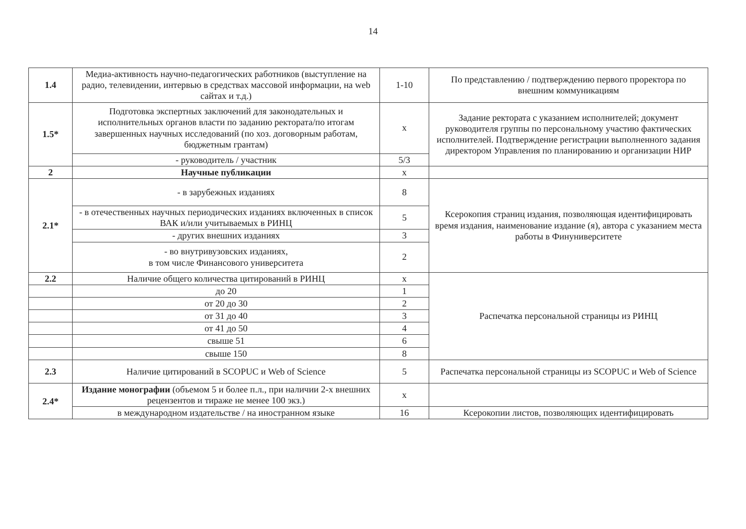14
| 1.4 | Медиа-активность научно-педагогических работников (выступление на радио, телевидении, интервью в средствах массовой информации, на web сайтах и т.д.) | 1-10 | По представлению / подтверждению первого проректора по внешним коммуникациям |
| 1.5* | Подготовка экспертных заключений для законодательных и исполнительных органов власти по заданию ректората/по итогам завершенных научных исследований (по хоз. договорным работам, бюджетным грантам) | х | Задание ректората с указанием исполнителей; документ руководителя группы по персональному участию фактических исполнителей. Подтверждение регистрации выполненного задания директором Управления по планированию и организации НИР |
| | - руководитель / участник | 5/3 | |
| 2 | Научные публикации | х | |
| 2.1* | - в зарубежных изданиях | 8 | Ксерокопия страниц издания, позволяющая идентифицировать время издания, наименование издание (я), автора с указанием места работы в Финуниверситете |
| | - в отечественных научных периодических изданиях включенных в список ВАК и/или учитываемых в РИНЦ | 5 | |
| | - других внешних изданиях | 3 | |
| | - во внутривузовских изданиях, в том числе Финансового университета | 2 | |
| 2.2 | Наличие общего количества цитирований в РИНЦ | х | Распечатка персональной страницы из РИНЦ |
| | до 20 | 1 | |
| | от 20 до 30 | 2 | |
| | от 31 до 40 | 3 | |
| | от 41 до 50 | 4 | |
| | свыше 51 | 6 | |
| | свыше 150 | 8 | |
| 2.3 | Наличие цитирований в SCOPUC и Web of Science | 5 | Распечатка персональной страницы из SCOPUC и Web of Science |
| 2.4* | Издание монографии (объемом 5 и более п.л., при наличии 2-х внешних рецензентов и тираже не менее 100 экз.) | х | |
| | в международном издательстве / на иностранном языке | 16 | Ксерокопии листов, позволяющих идентифицировать |